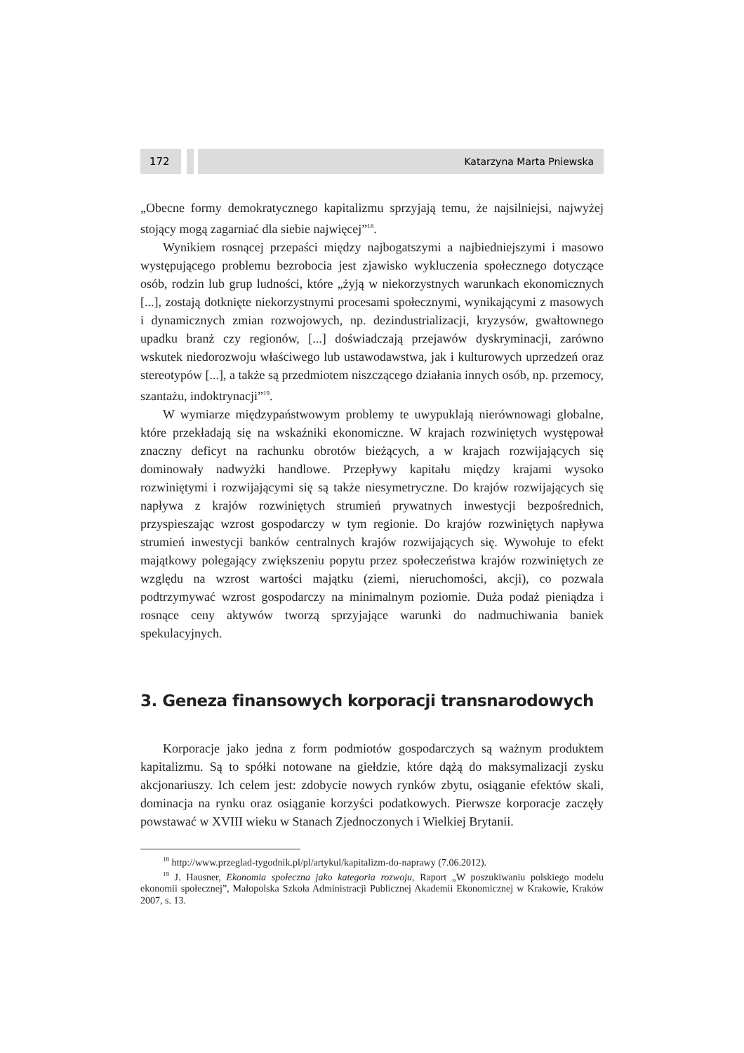172 Katarzyna Marta Pniewska
„Obecne formy demokratycznego kapitalizmu sprzyjają temu, że najsilniejsi, najwyżej stojący mogą zagarniać dla siebie najwięcej”<sup>18</sup>.
Wynikiem rosnącej przepaści między najbogatszymi a najbiedniejszymi i masowo występującego problemu bezrobocia jest zjawisko wykluczenia społecznego dotyczące osób, rodzin lub grup ludności, które „żyją w niekorzystnych warunkach ekonomicznych [...], zostają dotknięte niekorzystnymi procesami społecznymi, wynikającymi z masowych i dynamicznych zmian rozwojowych, np. dezindustrializacji, kryzysów, gwałtownego upadku branż czy regionów, [...] doświadczają przejawów dyskryminacji, zarówno wskutek niedorozwoju właściwego lub ustawodawstwa, jak i kulturowych uprzedzeń oraz stereotypów [...], a także są przedmiotem niszczącego działania innych osób, np. przemocy, szantażu, indoktrynacji”<sup>19</sup>.
W wymiarze międzypaństwowym problemy te uwypuklają nierównowagi globalne, które przekładają się na wskaźniki ekonomiczne. W krajach rozwiniętych występował znaczny deficyt na rachunku obrotów bieżących, a w krajach rozwijających się dominowały nadwyżki handlowe. Przepływy kapitału między krajami wysoko rozwiniętymi i rozwijającymi się są także niesymetryczne. Do krajów rozwijających się napływa z krajów rozwiniętych strumień prywatnych inwestycji bezpośrednich, przyspieszając wzrost gospodarczy w tym regionie. Do krajów rozwiniętych napływa strumień inwestycji banków centralnych krajów rozwijających się. Wywołuje to efekt majątkowy polegający zwiększeniu popytu przez społeczeństwa krajów rozwiniętych ze względu na wzrost wartości majątku (ziemi, nieruchomości, akcji), co pozwala podtrzymywać wzrost gospodarczy na minimalnym poziomie. Duża podaż pieniądza i rosnące ceny aktywów tworzą sprzyjające warunki do nadmuchiwania baniek spekulacyjnych.
3. Geneza finansowych korporacji transnarodowych
Korporacje jako jedna z form podmiotów gospodarczych są ważnym produktem kapitalizmu. Są to spółki notowane na giełdzie, które dążą do maksymalizacji zysku akcjonariuszy. Ich celem jest: zdobycie nowych rynków zbytu, osiąganie efektów skali, dominacja na rynku oraz osiąganie korzyści podatkowych. Pierwsze korporacje zaczęły powstawać w XVIII wieku w Stanach Zjednoczonych i Wielkiej Brytanii.
<sup>18</sup> http://www.przeglad-tygodnik.pl/pl/artykul/kapitalizm-do-naprawy (7.06.2012).
<sup>19</sup> J. Hausner, Ekonomia społeczna jako kategoria rozwoju, Raport „W poszukiwaniu polskiego modelu ekonomii społecznej”, Małopolska Szkoła Administracji Publicznej Akademii Ekonomicznej w Krakowie, Kraków 2007, s. 13.